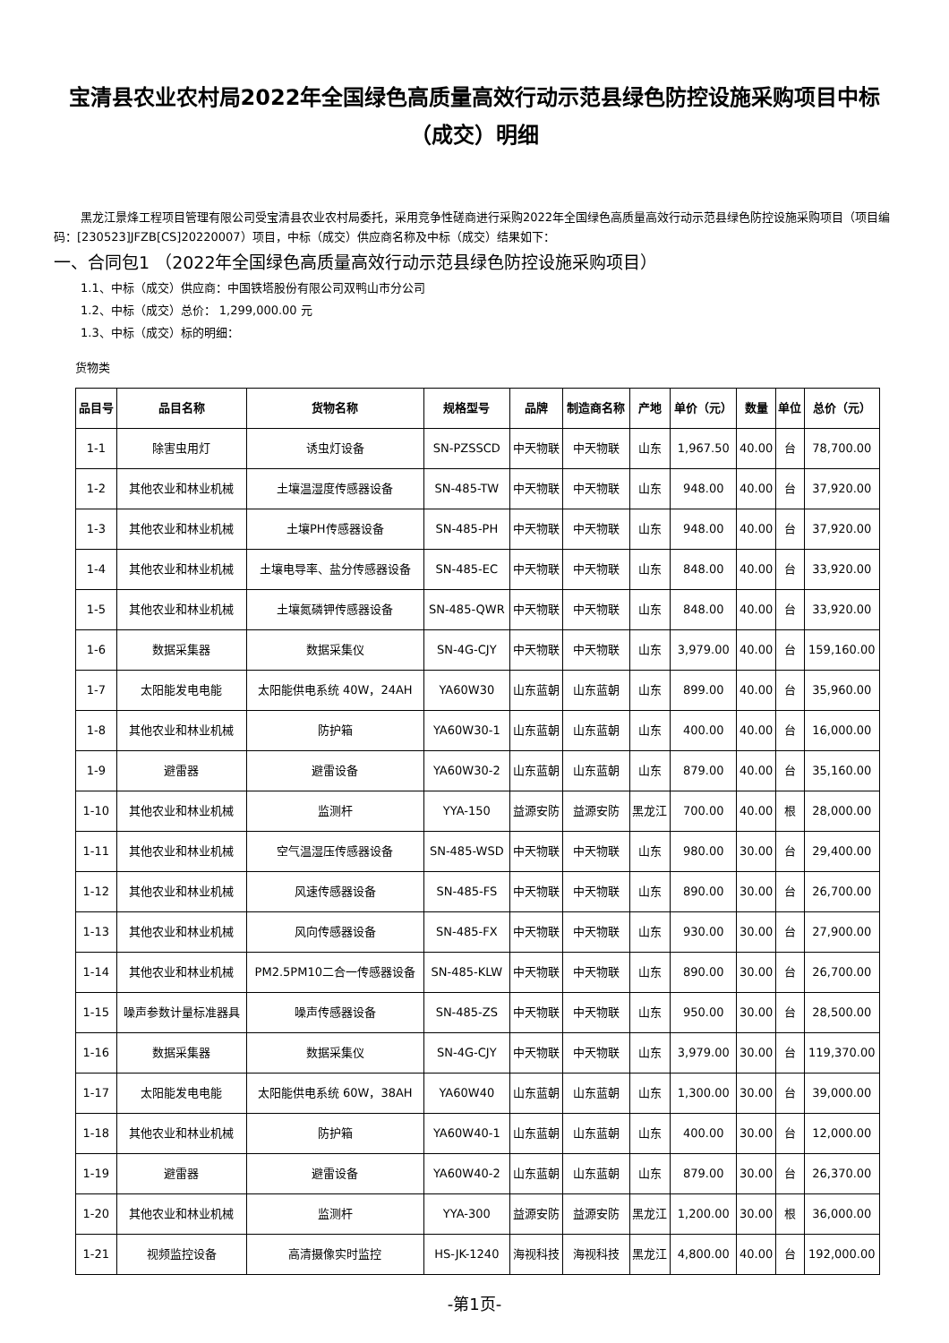宝清县农业农村局2022年全国绿色高质量高效行动示范县绿色防控设施采购项目中标（成交）明细
黑龙江景烽工程项目管理有限公司受宝清县农业农村局委托，采用竞争性磋商进行采购2022年全国绿色高质量高效行动示范县绿色防控设施采购项目（项目编码：[230523]JFZB[CS]20220007）项目，中标（成交）供应商名称及中标（成交）结果如下：
一、合同包1 （2022年全国绿色高质量高效行动示范县绿色防控设施采购项目）
1.1、中标（成交）供应商：中国铁塔股份有限公司双鸭山市分公司
1.2、中标（成交）总价： 1,299,000.00 元
1.3、中标（成交）标的明细：
货物类
| 品目号 | 品目名称 | 货物名称 | 规格型号 | 品牌 | 制造商名称 | 产地 | 单价（元） | 数量 | 单位 | 总价（元） |
| --- | --- | --- | --- | --- | --- | --- | --- | --- | --- | --- |
| 1-1 | 除害虫用灯 | 诱虫灯设备 | SN-PZSSCD | 中天物联 | 中天物联 | 山东 | 1,967.50 | 40.00 | 台 | 78,700.00 |
| 1-2 | 其他农业和林业机械 | 土壤温湿度传感器设备 | SN-485-TW | 中天物联 | 中天物联 | 山东 | 948.00 | 40.00 | 台 | 37,920.00 |
| 1-3 | 其他农业和林业机械 | 土壤PH传感器设备 | SN-485-PH | 中天物联 | 中天物联 | 山东 | 948.00 | 40.00 | 台 | 37,920.00 |
| 1-4 | 其他农业和林业机械 | 土壤电导率、盐分传感器设备 | SN-485-EC | 中天物联 | 中天物联 | 山东 | 848.00 | 40.00 | 台 | 33,920.00 |
| 1-5 | 其他农业和林业机械 | 土壤氮磷钾传感器设备 | SN-485-QWR | 中天物联 | 中天物联 | 山东 | 848.00 | 40.00 | 台 | 33,920.00 |
| 1-6 | 数据采集器 | 数据采集仪 | SN-4G-CJY | 中天物联 | 中天物联 | 山东 | 3,979.00 | 40.00 | 台 | 159,160.00 |
| 1-7 | 太阳能发电电能 | 太阳能供电系统 40W，24AH | YA60W30 | 山东蓝朝 | 山东蓝朝 | 山东 | 899.00 | 40.00 | 台 | 35,960.00 |
| 1-8 | 其他农业和林业机械 | 防护箱 | YA60W30-1 | 山东蓝朝 | 山东蓝朝 | 山东 | 400.00 | 40.00 | 台 | 16,000.00 |
| 1-9 | 避雷器 | 避雷设备 | YA60W30-2 | 山东蓝朝 | 山东蓝朝 | 山东 | 879.00 | 40.00 | 台 | 35,160.00 |
| 1-10 | 其他农业和林业机械 | 监测杆 | YYA-150 | 益源安防 | 益源安防 | 黑龙江 | 700.00 | 40.00 | 根 | 28,000.00 |
| 1-11 | 其他农业和林业机械 | 空气温湿压传感器设备 | SN-485-WSD | 中天物联 | 中天物联 | 山东 | 980.00 | 30.00 | 台 | 29,400.00 |
| 1-12 | 其他农业和林业机械 | 风速传感器设备 | SN-485-FS | 中天物联 | 中天物联 | 山东 | 890.00 | 30.00 | 台 | 26,700.00 |
| 1-13 | 其他农业和林业机械 | 风向传感器设备 | SN-485-FX | 中天物联 | 中天物联 | 山东 | 930.00 | 30.00 | 台 | 27,900.00 |
| 1-14 | 其他农业和林业机械 | PM2.5PM10二合一传感器设备 | SN-485-KLW | 中天物联 | 中天物联 | 山东 | 890.00 | 30.00 | 台 | 26,700.00 |
| 1-15 | 噪声参数计量标准器具 | 噪声传感器设备 | SN-485-ZS | 中天物联 | 中天物联 | 山东 | 950.00 | 30.00 | 台 | 28,500.00 |
| 1-16 | 数据采集器 | 数据采集仪 | SN-4G-CJY | 中天物联 | 中天物联 | 山东 | 3,979.00 | 30.00 | 台 | 119,370.00 |
| 1-17 | 太阳能发电电能 | 太阳能供电系统 60W，38AH | YA60W40 | 山东蓝朝 | 山东蓝朝 | 山东 | 1,300.00 | 30.00 | 台 | 39,000.00 |
| 1-18 | 其他农业和林业机械 | 防护箱 | YA60W40-1 | 山东蓝朝 | 山东蓝朝 | 山东 | 400.00 | 30.00 | 台 | 12,000.00 |
| 1-19 | 避雷器 | 避雷设备 | YA60W40-2 | 山东蓝朝 | 山东蓝朝 | 山东 | 879.00 | 30.00 | 台 | 26,370.00 |
| 1-20 | 其他农业和林业机械 | 监测杆 | YYA-300 | 益源安防 | 益源安防 | 黑龙江 | 1,200.00 | 30.00 | 根 | 36,000.00 |
| 1-21 | 视频监控设备 | 高清摄像实时监控 | HS-JK-1240 | 海视科技 | 海视科技 | 黑龙江 | 4,800.00 | 40.00 | 台 | 192,000.00 |
-第1页-